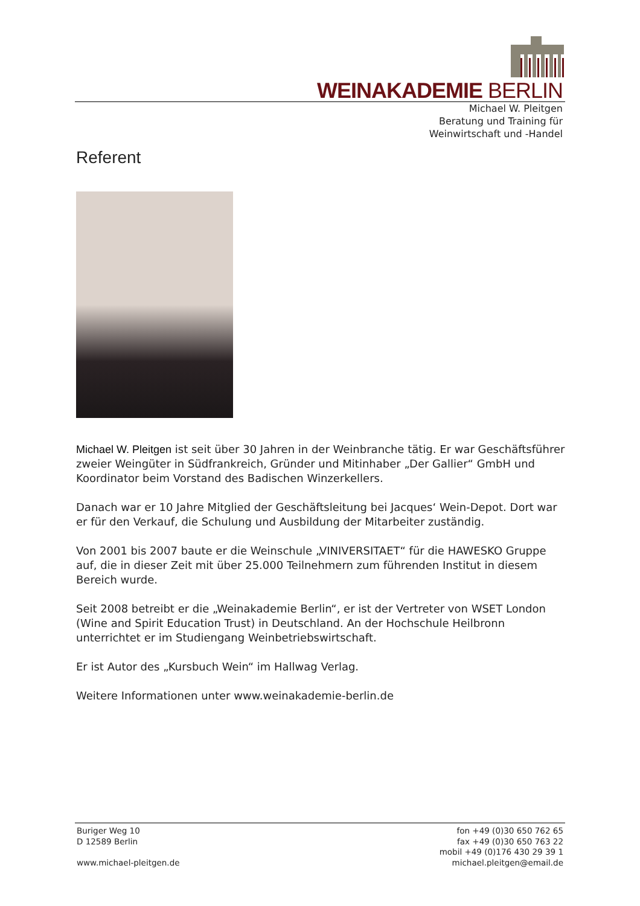WEINAKADEMIE BERLIN
Michael W. Pleitgen
Beratung und Training für
Weinwirtschaft und -Handel
Referent
Michael W. Pleitgen ist seit über 30 Jahren in der Weinbranche tätig. Er war Geschäftsführer zweier Weingüter in Südfrankreich, Gründer und Mitinhaber „Der Gallier“ GmbH und Koordinator beim Vorstand des Badischen Winzerkellers.
Danach war er 10 Jahre Mitglied der Geschäftsleitung bei Jacques‘ Wein-Depot. Dort war er für den Verkauf, die Schulung und Ausbildung der Mitarbeiter zuständig.
Von 2001 bis 2007 baute er die Weinschule „VINIVERSITAET“ für die HAWESKO Gruppe auf, die in dieser Zeit mit über 25.000 Teilnehmern zum führenden Institut in diesem Bereich wurde.
Seit 2008 betreibt er die „Weinakademie Berlin“, er ist der Vertreter von WSET London (Wine and Spirit Education Trust) in Deutschland. An der Hochschule Heilbronn unterrichtet er im Studiengang Weinbetriebswirtschaft.
Er ist Autor des „Kursbuch Wein“ im Hallwag Verlag.
Weitere Informationen unter www.weinakademie-berlin.de
Buriger Weg 10
D 12589 Berlin
www.michael-pleitgen.de
fon +49 (0)30 650 762 65
fax +49 (0)30 650 763 22
mobil +49 (0)176 430 29 39 1
michael.pleitgen@email.de